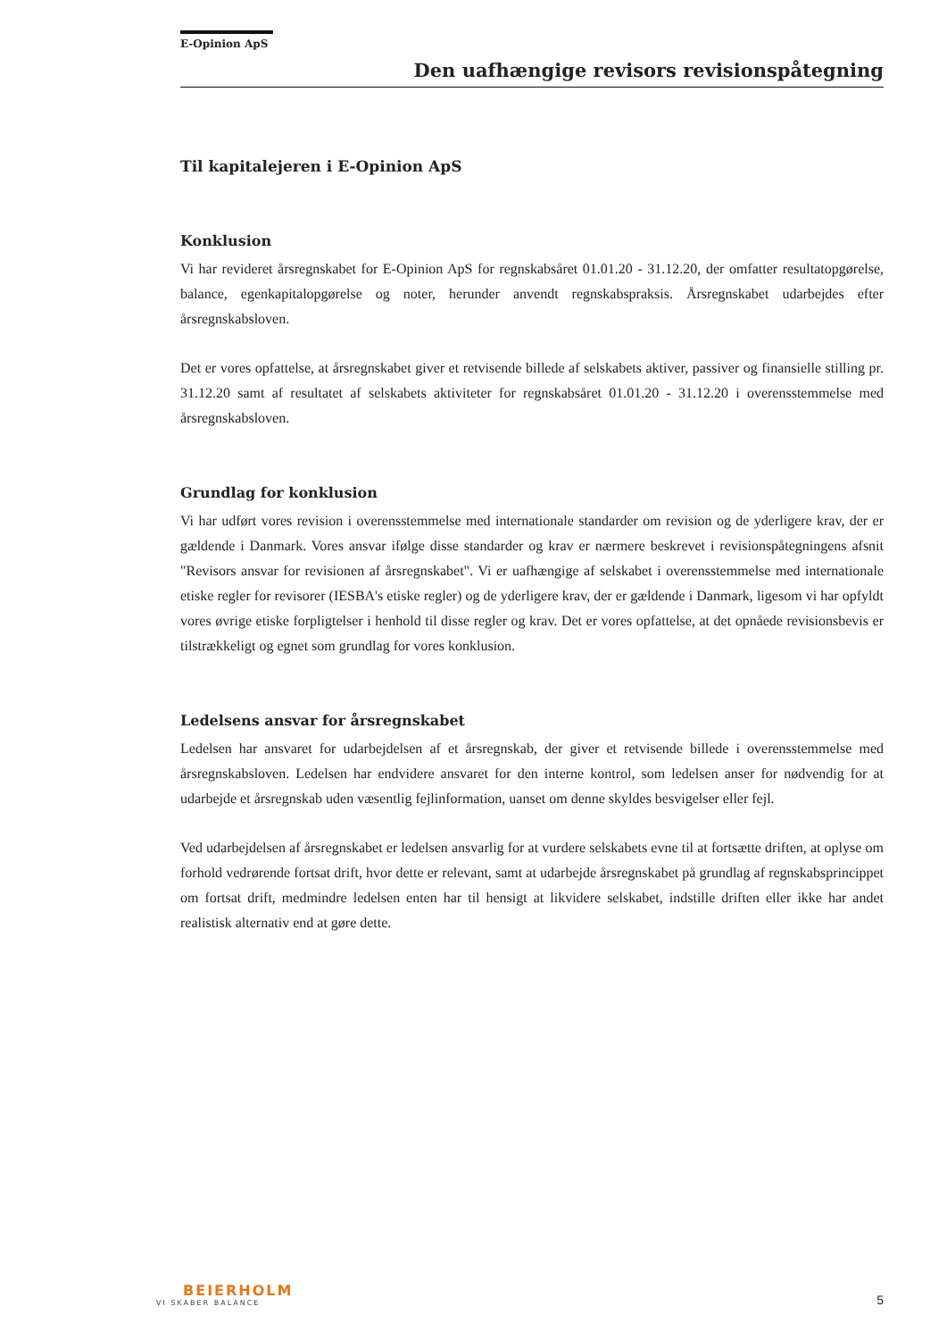E-Opinion ApS
Den uafhængige revisors revisionspåtegning
Til kapitalejeren i E-Opinion ApS
Konklusion
Vi har revideret årsregnskabet for E-Opinion ApS for regnskabsåret 01.01.20 - 31.12.20, der omfatter resultatopgørelse, balance, egenkapitalopgørelse og noter, herunder anvendt regnskabspraksis. Årsregnskabet udarbejdes efter årsregnskabsloven.
Det er vores opfattelse, at årsregnskabet giver et retvisende billede af selskabets aktiver, passiver og finansielle stilling pr. 31.12.20 samt af resultatet af selskabets aktiviteter for regnskabsåret 01.01.20 - 31.12.20 i overensstemmelse med årsregnskabsloven.
Grundlag for konklusion
Vi har udført vores revision i overensstemmelse med internationale standarder om revision og de yderligere krav, der er gældende i Danmark. Vores ansvar ifølge disse standarder og krav er nærmere beskrevet i revisionspåtegningens afsnit "Revisors ansvar for revisionen af årsregnskabet". Vi er uafhængige af selskabet i overensstemmelse med internationale etiske regler for revisorer (IESBA's etiske regler) og de yderligere krav, der er gældende i Danmark, ligesom vi har opfyldt vores øvrige etiske forpligtelser i henhold til disse regler og krav. Det er vores opfattelse, at det opnåede revisionsbevis er tilstrækkeligt og egnet som grundlag for vores konklusion.
Ledelsens ansvar for årsregnskabet
Ledelsen har ansvaret for udarbejdelsen af et årsregnskab, der giver et retvisende billede i overensstemmelse med årsregnskabsloven. Ledelsen har endvidere ansvaret for den interne kontrol, som ledelsen anser for nødvendig for at udarbejde et årsregnskab uden væsentlig fejlinformation, uanset om denne skyldes besvigelser eller fejl.
Ved udarbejdelsen af årsregnskabet er ledelsen ansvarlig for at vurdere selskabets evne til at fortsætte driften, at oplyse om forhold vedrørende fortsat drift, hvor dette er relevant, samt at udarbejde årsregnskabet på grundlag af regnskabsprincippet om fortsat drift, medmindre ledelsen enten har til hensigt at likvidere selskabet, indstille driften eller ikke har andet realistisk alternativ end at gøre dette.
BEIERHOLM
VI SKABER BALANCE
5